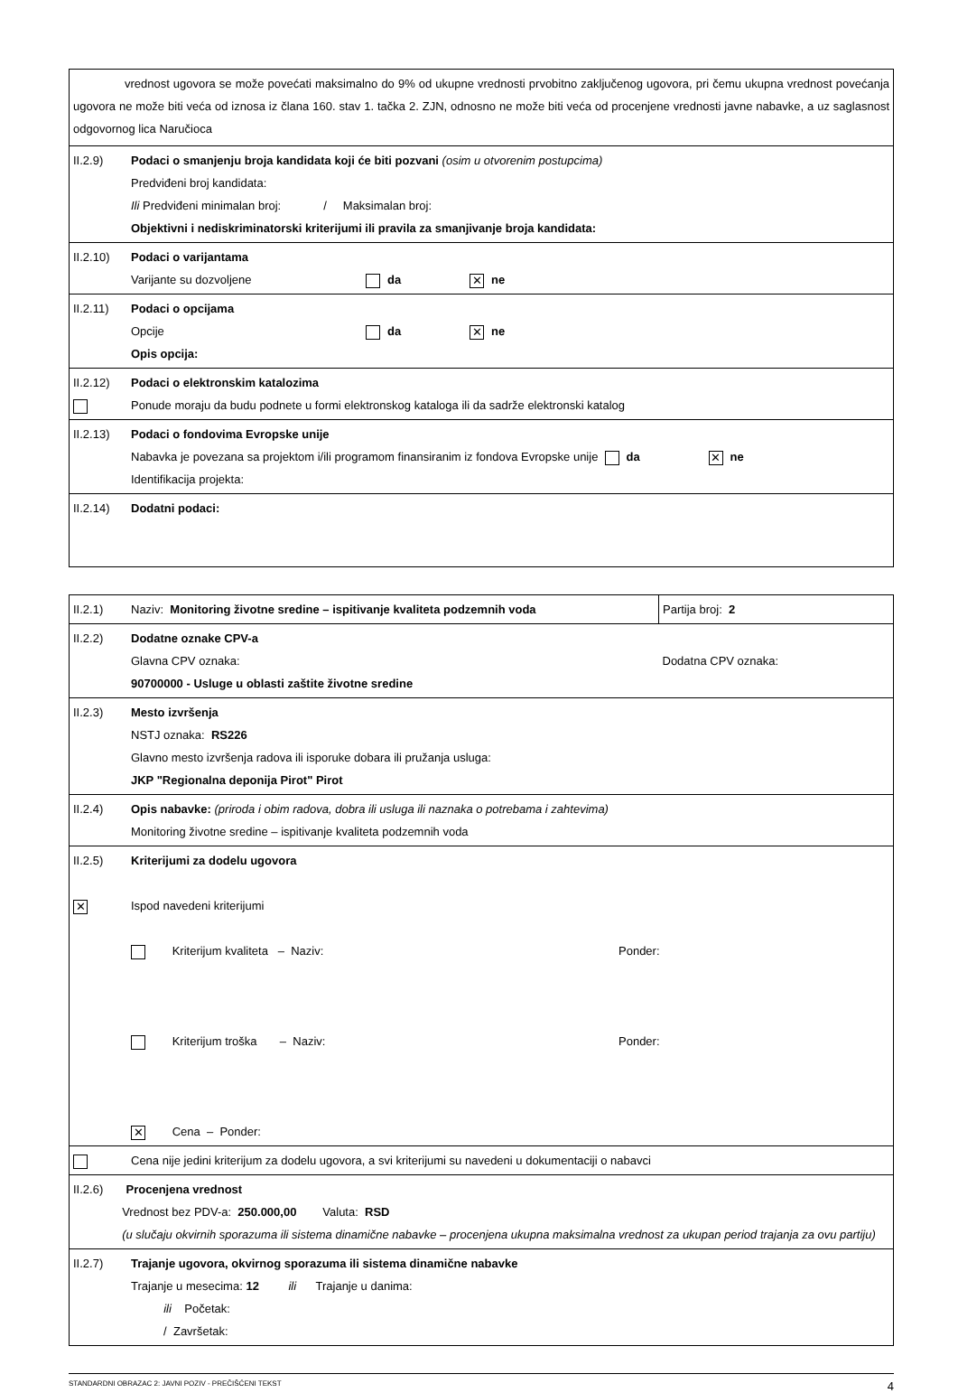| vrednost ugovora se može povećati maksimalno do 9% od ukupne vrednosti prvobitno zaključenog ugovora, pri čemu ukupna vrednost povećanja ugovora ne može biti veća od iznosa iz člana 160. stav 1. tačka 2. ZJN, odnosno ne može biti veća od procenjene vrednosti javne nabavke, a uz saglasnost odgovornog lica Naručioca | |
| II.2.9) | Podaci o smanjenju broja kandidata koji će biti pozvani (osim u otvorenim postupcima) Predviđeni broj kandidata: Ili Predviđeni minimalan broj: / Maksimalan broj: Objektivni i nediskriminatorski kriterijumi ili pravila za smanjivanje broja kandidata: |
| II.2.10) | Podaci o varijantama Varijante su dozvoljene da ✕ ne |
| II.2.11) | Podaci o opcijama Opcije da ✕ ne Opis opcija: |
| II.2.12) | Podaci o elektronskim katalozima Ponude moraju da budu podnete u formi elektronskog kataloga ili da sadrže elektronski katalog |
| II.2.13) | Podaci o fondovima Evropske unije Nabavka je povezana sa projektom i/ili programom finansiranim iz fondova Evropske unije da ✕ ne Identifikacija projekta: |
| II.2.14) | Dodatni podaci: |
| II.2.1) | Naziv: Monitoring životne sredine – ispitivanje kvaliteta podzemnih voda | Partija broj: 2 |
| II.2.2) | Dodatne oznake CPV-a Glavna CPV oznaka: 90700000 - Usluge u oblasti zaštite životne sredine | Dodatna CPV oznaka: |
| II.2.3) | Mesto izvršenja NSTJ oznaka: RS226 Glavno mesto izvršenja radova ili isporuke dobara ili pružanja usluga: JKP "Regionalna deponija Pirot" Pirot | |
| II.2.4) | Opis nabavke: (priroda i obim radova, dobra ili usluga ili naznaka o potrebama i zahtevima) Monitoring životne sredine – ispitivanje kvaliteta podzemnih voda | |
| II.2.5) ✕ | Kriterijumi za dodelu ugovora Ispod navedeni kriterijumi Kriterijum kvaliteta – Naziv: Ponder: Kriterijum troška – Naziv: Ponder: ✕ Cena – Ponder: | |
| | Cena nije jedini kriterijum za dodelu ugovora, a svi kriterijumi su navedeni u dokumentaciji o nabavci | |
| II.2.6) Procenjena vrednost Vrednost bez PDV-a: 250.000,00 Valuta: RSD (u slučaju okvirnih sporazuma ili sistema dinamične nabavke – procenjena ukupna maksimalna vrednost za ukupan period trajanja za ovu partiju) | | |
| II.2.7) | Trajanje ugovora, okvirnog sporazuma ili sistema dinamične nabavke Trajanje u mesecima: 12 ili Trajanje u danima: ili Početak: / Završetak: | |
STANDARDNI OBRAZAC 2: JAVNI POZIV - PREČIŠĆENI TEKST 4